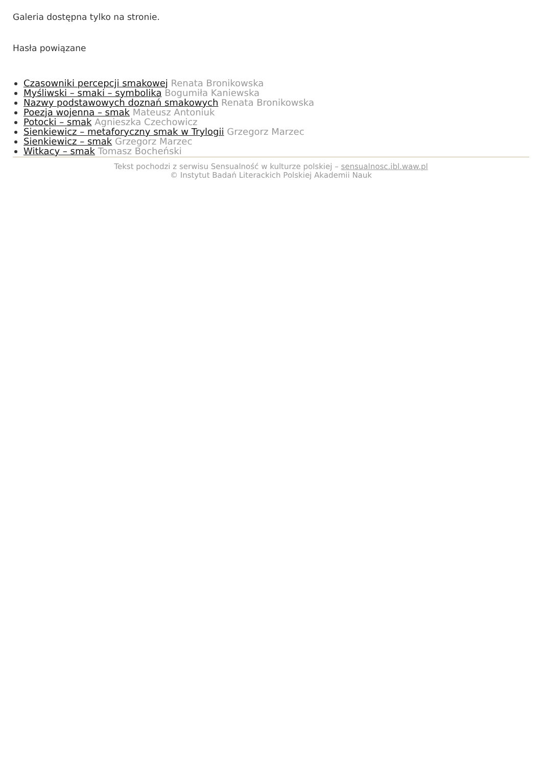Galeria dostępna tylko na stronie.
Hasła powiązane
Czasowniki percepcji smakowej Renata Bronikowska
Myśliwski – smaki – symbolika Bogumiła Kaniewska
Nazwy podstawowych doznań smakowych Renata Bronikowska
Poezja wojenna – smak Mateusz Antoniuk
Potocki – smak Agnieszka Czechowicz
Sienkiewicz – metaforyczny smak w Trylogii Grzegorz Marzec
Sienkiewicz – smak Grzegorz Marzec
Witkacy – smak Tomasz Bocheński
Tekst pochodzi z serwisu Sensualność w kulturze polskiej – sensualnosc.ibl.waw.pl
© Instytut Badań Literackich Polskiej Akademii Nauk